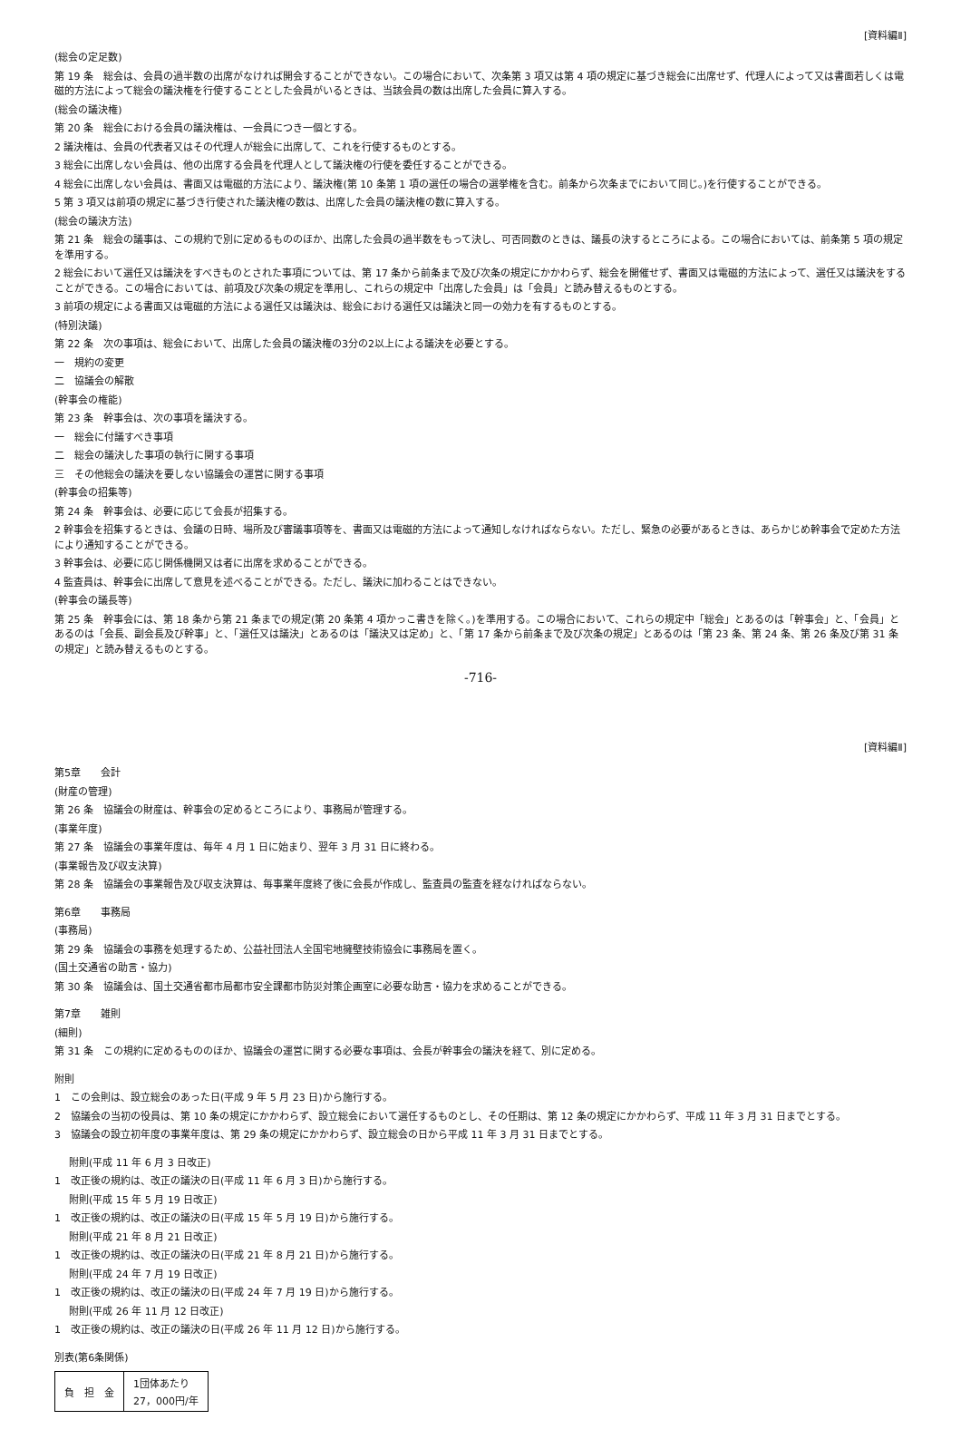[資料編Ⅱ]
(総会の定足数)
第 19 条　総会は、会員の過半数の出席がなければ開会することができない。この場合において、次条第 3 項又は第 4 項の規定に基づき総会に出席せず、代理人によって又は書面若しくは電磁的方法によって総会の議決権を行使することとした会員がいるときは、当該会員の数は出席した会員に算入する。
(総会の議決権)
第 20 条　総会における会員の議決権は、一会員につき一個とする。
2 議決権は、会員の代表者又はその代理人が総会に出席して、これを行使するものとする。
3 総会に出席しない会員は、他の出席する会員を代理人として議決権の行使を委任することができる。
4 総会に出席しない会員は、書面又は電磁的方法により、議決権(第 10 条第 1 項の選任の場合の選挙権を含む。前条から次条までにおいて同じ。)を行使することができる。
5 第 3 項又は前項の規定に基づき行使された議決権の数は、出席した会員の議決権の数に算入する。
(総会の議決方法)
第 21 条　総会の議事は、この規約で別に定めるもののほか、出席した会員の過半数をもって決し、可否同数のときは、議長の決するところによる。この場合においては、前条第 5 項の規定を準用する。
2 総会において選任又は議決をすべきものとされた事項については、第 17 条から前条まで及び次条の規定にかかわらず、総会を開催せず、書面又は電磁的方法によって、選任又は議決をすることができる。この場合においては、前項及び次条の規定を準用し、これらの規定中「出席した会員」は「会員」と読み替えるものとする。
3 前項の規定による書面又は電磁的方法による選任又は議決は、総会における選任又は議決と同一の効力を有するものとする。
(特別決議)
第 22 条　次の事項は、総会において、出席した会員の議決権の3分の2以上による議決を必要とする。
一　規約の変更
二　協議会の解散
(幹事会の権能)
第 23 条　幹事会は、次の事項を議決する。
一　総会に付議すべき事項
二　総会の議決した事項の執行に関する事項
三　その他総会の議決を要しない協議会の運営に関する事項
(幹事会の招集等)
第 24 条　幹事会は、必要に応じて会長が招集する。
2 幹事会を招集するときは、会議の日時、場所及び審議事項等を、書面又は電磁的方法によって通知しなければならない。ただし、緊急の必要があるときは、あらかじめ幹事会で定めた方法により通知することができる。
3 幹事会は、必要に応じ関係機関又は者に出席を求めることができる。
4 監査員は、幹事会に出席して意見を述べることができる。ただし、議決に加わることはできない。
(幹事会の議長等)
第 25 条　幹事会には、第 18 条から第 21 条までの規定(第 20 条第 4 項かっこ書きを除く。)を準用する。この場合において、これらの規定中「総会」とあるのは「幹事会」と、「会員」とあるのは「会長、副会長及び幹事」と、「選任又は議決」とあるのは「議決又は定め」と、「第 17 条から前条まで及び次条の規定」とあるのは「第 23 条、第 24 条、第 26 条及び第 31 条の規定」と読み替えるものとする。
-716-
[資料編Ⅱ]
第5章　　会計
(財産の管理)
第 26 条　協議会の財産は、幹事会の定めるところにより、事務局が管理する。
(事業年度)
第 27 条　協議会の事業年度は、毎年 4 月 1 日に始まり、翌年 3 月 31 日に終わる。
(事業報告及び収支決算)
第 28 条　協議会の事業報告及び収支決算は、毎事業年度終了後に会長が作成し、監査員の監査を経なければならない。
第6章　　事務局
(事務局)
第 29 条　協議会の事務を処理するため、公益社団法人全国宅地擁壁技術協会に事務局を置く。
(国土交通省の助言・協力)
第 30 条　協議会は、国土交通省都市局都市安全課都市防災対策企画室に必要な助言・協力を求めることができる。
第7章　　雑則
(細則)
第 31 条　この規約に定めるもののほか、協議会の運営に関する必要な事項は、会長が幹事会の議決を経て、別に定める。
附則
1　この会則は、設立総会のあった日(平成 9 年 5 月 23 日)から施行する。
2　協議会の当初の役員は、第 10 条の規定にかかわらず、設立総会において選任するものとし、その任期は、第 12 条の規定にかかわらず、平成 11 年 3 月 31 日までとする。
3　協議会の設立初年度の事業年度は、第 29 条の規定にかかわらず、設立総会の日から平成 11 年 3 月 31 日までとする。
附則(平成 11 年 6 月 3 日改正)
1　改正後の規約は、改正の議決の日(平成 11 年 6 月 3 日)から施行する。
附則(平成 15 年 5 月 19 日改正)
1　改正後の規約は、改正の議決の日(平成 15 年 5 月 19 日)から施行する。
附則(平成 21 年 8 月 21 日改正)
1　改正後の規約は、改正の議決の日(平成 21 年 8 月 21 日)から施行する。
附則(平成 24 年 7 月 19 日改正)
1　改正後の規約は、改正の議決の日(平成 24 年 7 月 19 日)から施行する。
附則(平成 26 年 11 月 12 日改正)
1　改正後の規約は、改正の議決の日(平成 26 年 11 月 12 日)から施行する。
別表(第6条関係)
| 負 担 金 | 1団体あたり 27，000円/年 |